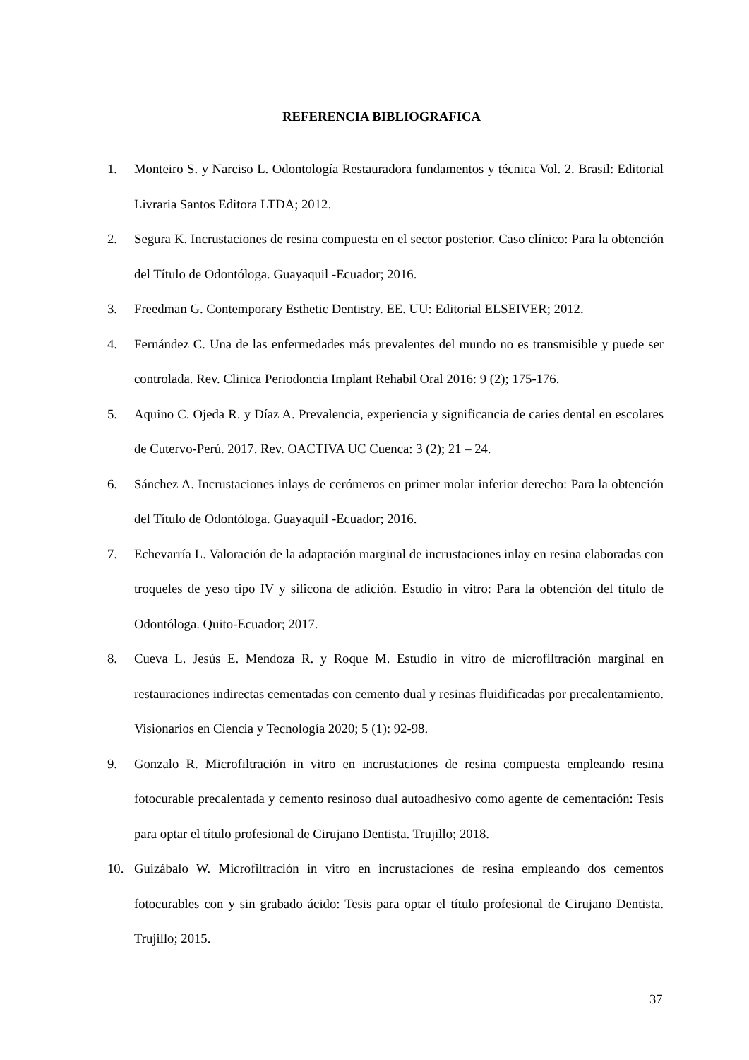REFERENCIA BIBLIOGRAFICA
1. Monteiro S. y Narciso L. Odontología Restauradora fundamentos y técnica Vol. 2. Brasil: Editorial Livraria Santos Editora LTDA; 2012.
2. Segura K. Incrustaciones de resina compuesta en el sector posterior. Caso clínico: Para la obtención del Título de Odontóloga. Guayaquil -Ecuador; 2016.
3. Freedman G. Contemporary Esthetic Dentistry. EE. UU: Editorial ELSEIVER; 2012.
4. Fernández C. Una de las enfermedades más prevalentes del mundo no es transmisible y puede ser controlada. Rev. Clinica Periodoncia Implant Rehabil Oral 2016: 9 (2); 175-176.
5. Aquino C. Ojeda R. y Díaz A. Prevalencia, experiencia y significancia de caries dental en escolares de Cutervo-Perú. 2017. Rev. OACTIVA UC Cuenca: 3 (2); 21 – 24.
6. Sánchez A. Incrustaciones inlays de cerómeros en primer molar inferior derecho: Para la obtención del Título de Odontóloga. Guayaquil -Ecuador; 2016.
7. Echevarría L. Valoración de la adaptación marginal de incrustaciones inlay en resina elaboradas con troqueles de yeso tipo IV y silicona de adición. Estudio in vitro: Para la obtención del título de Odontóloga. Quito-Ecuador; 2017.
8. Cueva L. Jesús E. Mendoza R. y Roque M. Estudio in vitro de microfiltración marginal en restauraciones indirectas cementadas con cemento dual y resinas fluidificadas por precalentamiento. Visionarios en Ciencia y Tecnología 2020; 5 (1): 92-98.
9. Gonzalo R. Microfiltración in vitro en incrustaciones de resina compuesta empleando resina fotocurable precalentada y cemento resinoso dual autoadhesivo como agente de cementación: Tesis para optar el título profesional de Cirujano Dentista. Trujillo; 2018.
10. Guizábalo W. Microfiltración in vitro en incrustaciones de resina empleando dos cementos fotocurables con y sin grabado ácido: Tesis para optar el título profesional de Cirujano Dentista. Trujillo; 2015.
37